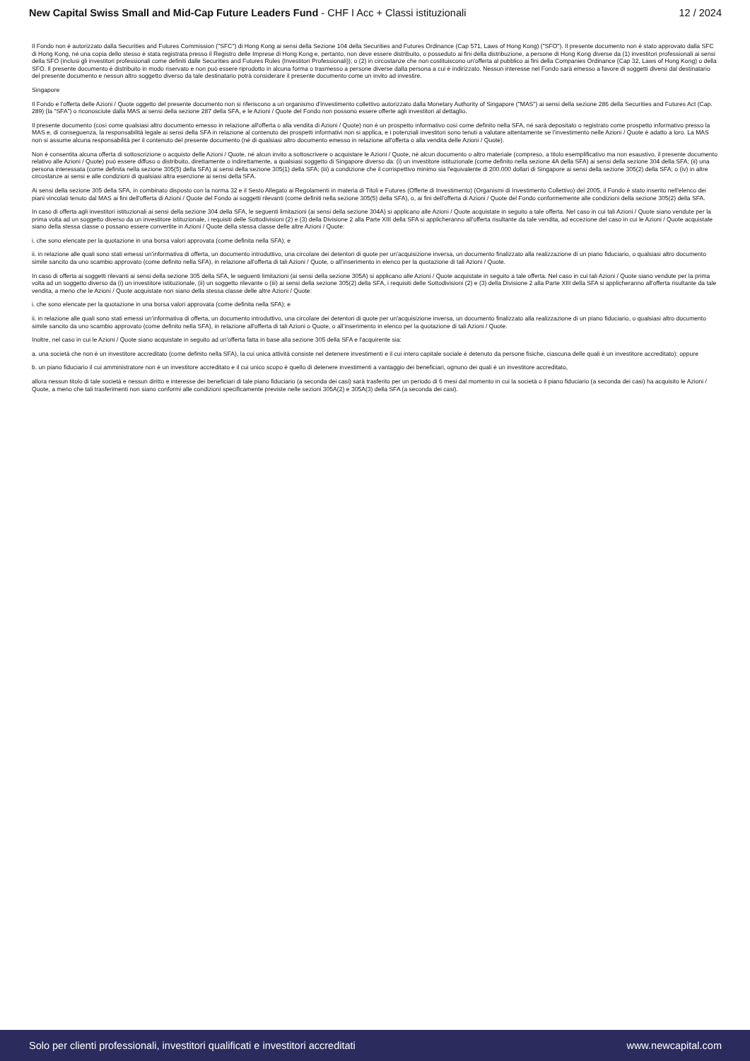New Capital Swiss Small and Mid-Cap Future Leaders Fund - CHF I Acc + Classi istituzionali
12 / 2024
Il Fondo non è autorizzato dalla Securities and Futures Commission ("SFC") di Hong Kong ai sensi della Sezione 104 della Securities and Futures Ordinance (Cap 571, Laws of Hong Kong) ("SFO"). Il presente documento non è stato approvato dalla SFC di Hong Kong, né una copia dello stesso è stata registrata presso il Registro delle Imprese di Hong Kong e, pertanto, non deve essere distribuito, o posseduto ai fini della distribuzione, a persone di Hong Kong diverse da (1) investitori professionali ai sensi della SFO (inclusi gli investitori professionali come definiti dalle Securities and Futures Rules (Investitori Professionali)); o (2) in circostanze che non costituiscono un'offerta al pubblico ai fini della Companies Ordinance (Cap 32, Laws of Hong Kong) o della SFO. Il presente documento è distribuito in modo riservato e non può essere riprodotto in alcuna forma o trasmesso a persone diverse dalla persona a cui è indirizzato. Nessun interesse nel Fondo sarà emesso a favore di soggetti diversi dal destinatario del presente documento e nessun altro soggetto diverso da tale destinatario potrà considerare il presente documento come un invito ad investire.
Singapore
Il Fondo e l'offerta delle Azioni / Quote oggetto del presente documento non si riferiscono a un organismo d'investimento collettivo autorizzato dalla Monetary Authority of Singapore ("MAS") ai sensi della sezione 286 della Securities and Futures Act (Cap. 289) (la “SFA”) o riconosciute dalla MAS ai sensi della sezione 287 della SFA, e le Azioni / Quote del Fondo non possono essere offerte agli investitori al dettaglio.
Il presente documento (così come qualsiasi altro documento emesso in relazione all'offerta o alla vendita di Azioni / Quote) non è un prospetto informativo così come definito nella SFA, né sarà depositato o registrato come prospetto informativo presso la MAS e, di conseguenza, la responsabilità legale ai sensi della SFA in relazione al contenuto dei prospetti informativi non si applica, e i potenziali investitori sono tenuti a valutare attentamente se l’investimento nelle Azioni / Quote è adatto a loro. La MAS non si assume alcuna responsabilità per il contenuto del presente documento (né di qualsiasi altro documento emesso in relazione all'offerta o alla vendita delle Azioni / Quote).
Non è consentita alcuna offerta di sottoscrizione o acquisto delle Azioni / Quote, né alcun invito a sottoscrivere o acquistare le Azioni / Quote, né alcun documento o altro materiale (compreso, a titolo esemplificativo ma non esaustivo, il presente documento relativo alle Azioni / Quote) può essere diffuso o distribuito, direttamente o indirettamente, a qualsiasi soggetto di Singapore diverso da: (i) un investitore istituzionale (come definito nella sezione 4A della SFA) ai sensi della sezione 304 della SFA; (ii) una persona interessata (come definita nella sezione 305(5) della SFA) ai sensi della sezione 305(1) della SFA; (iii) a condizione che il corrispettivo minimo sia l'equivalente di 200.000 dollari di Singapore ai sensi della sezione 305(2) della SFA; o (iv) in altre circostanze ai sensi e alle condizioni di qualsiasi altra esenzione ai sensi della SFA.
Ai sensi della sezione 305 della SFA, in combinato disposto con la norma 32 e il Sesto Allegato ai Regolamenti in materia di Titoli e Futures (Offerte di Investimento) (Organismi di Investimento Collettivo) del 2005, il Fondo è stato inserito nell'elenco dei piani vincolati tenuto dal MAS ai fini dell'offerta di Azioni / Quote del Fondo ai soggetti rilevanti (come definiti nella sezione 305(5) della SFA), o, ai fini dell'offerta di Azioni / Quote del Fondo conformemente alle condizioni della sezione 305(2) della SFA.
In caso di offerta agli investitori istituzionali ai sensi della sezione 304 della SFA, le seguenti limitazioni (ai sensi della sezione 304A) si applicano alle Azioni / Quote acquistate in seguito a tale offerta. Nel caso in cui tali Azioni / Quote siano vendute per la prima volta ad un soggetto diverso da un investitore istituzionale, i requisiti delle Sottodivisioni (2) e (3) della Divisione 2 alla Parte XIII della SFA si applicheranno all'offerta risultante da tale vendita, ad eccezione del caso in cui le Azioni / Quote acquistate siano della stessa classe o possano essere convertite in Azioni / Quote della stessa classe delle altre Azioni / Quote:
i. che sono elencate per la quotazione in una borsa valori approvata (come definita nella SFA); e
ii. in relazione alle quali sono stati emessi un’informativa di offerta, un documento introduttivo, una circolare dei detentori di quote per un'acquisizione inversa, un documento finalizzato alla realizzazione di un piano fiduciario, o qualsiasi altro documento simile sancito da uno scambio approvato (come definito nella SFA), in relazione all'offerta di tali Azioni / Quote, o all’inserimento in elenco per la quotazione di tali Azioni / Quote.
In caso di offerta ai soggetti rilevanti ai sensi della sezione 305 della SFA, le seguenti limitazioni (ai sensi della sezione 305A) si applicano alle Azioni / Quote acquistate in seguito a tale offerta. Nel caso in cui tali Azioni / Quote siano vendute per la prima volta ad un soggetto diverso da (i) un investitore istituzionale, (ii) un soggetto rilevante o (iii) ai sensi della sezione 305(2) della SFA, i requisiti delle Sottodivisioni (2) e (3) della Divisione 2 alla Parte XIII della SFA si applicheranno all'offerta risultante da tale vendita, a meno che le Azioni / Quote acquistate non siano della stessa classe delle altre Azioni / Quote:
i. che sono elencate per la quotazione in una borsa valori approvata (come definita nella SFA); e
ii. in relazione alle quali sono stati emessi un’informativa di offerta, un documento introduttivo, una circolare dei detentori di quote per un'acquisizione inversa, un documento finalizzato alla realizzazione di un piano fiduciario, o qualsiasi altro documento simile sancito da uno scambio approvato (come definito nella SFA), in relazione all'offerta di tali Azioni o Quote, o all’inserimento in elenco per la quotazione di tali Azioni / Quote.
Inoltre, nel caso in cui le Azioni / Quote siano acquistate in seguito ad un'offerta fatta in base alla sezione 305 della SFA e l'acquirente sia:
a. una società che non è un investitore accreditato (come definito nella SFA), la cui unica attività consiste nel detenere investimenti e il cui intero capitale sociale è detenuto da persone fisiche, ciascuna delle quali è un investitore accreditato); oppure
b. un piano fiduciario il cui amministratore non è un investitore accreditato e il cui unico scopo è quello di detenere investimenti a vantaggio dei beneficiari, ognuno dei quali è un investitore accreditato,
allora nessun titolo di tale società e nessun diritto e interesse dei beneficiari di tale piano fiduciario (a seconda dei casi) sarà trasferito per un periodo di 6 mesi dal momento in cui la società o il piano fiduciario (a seconda dei casi) ha acquisito le Azioni / Quote, a meno che tali trasferimenti non siano conformi alle condizioni specificamente previste nelle sezioni 305A(2) e 305A(3) della SFA (a seconda dei casi).
Solo per clienti professionali, investitori qualificati e investitori accreditati
www.newcapital.com